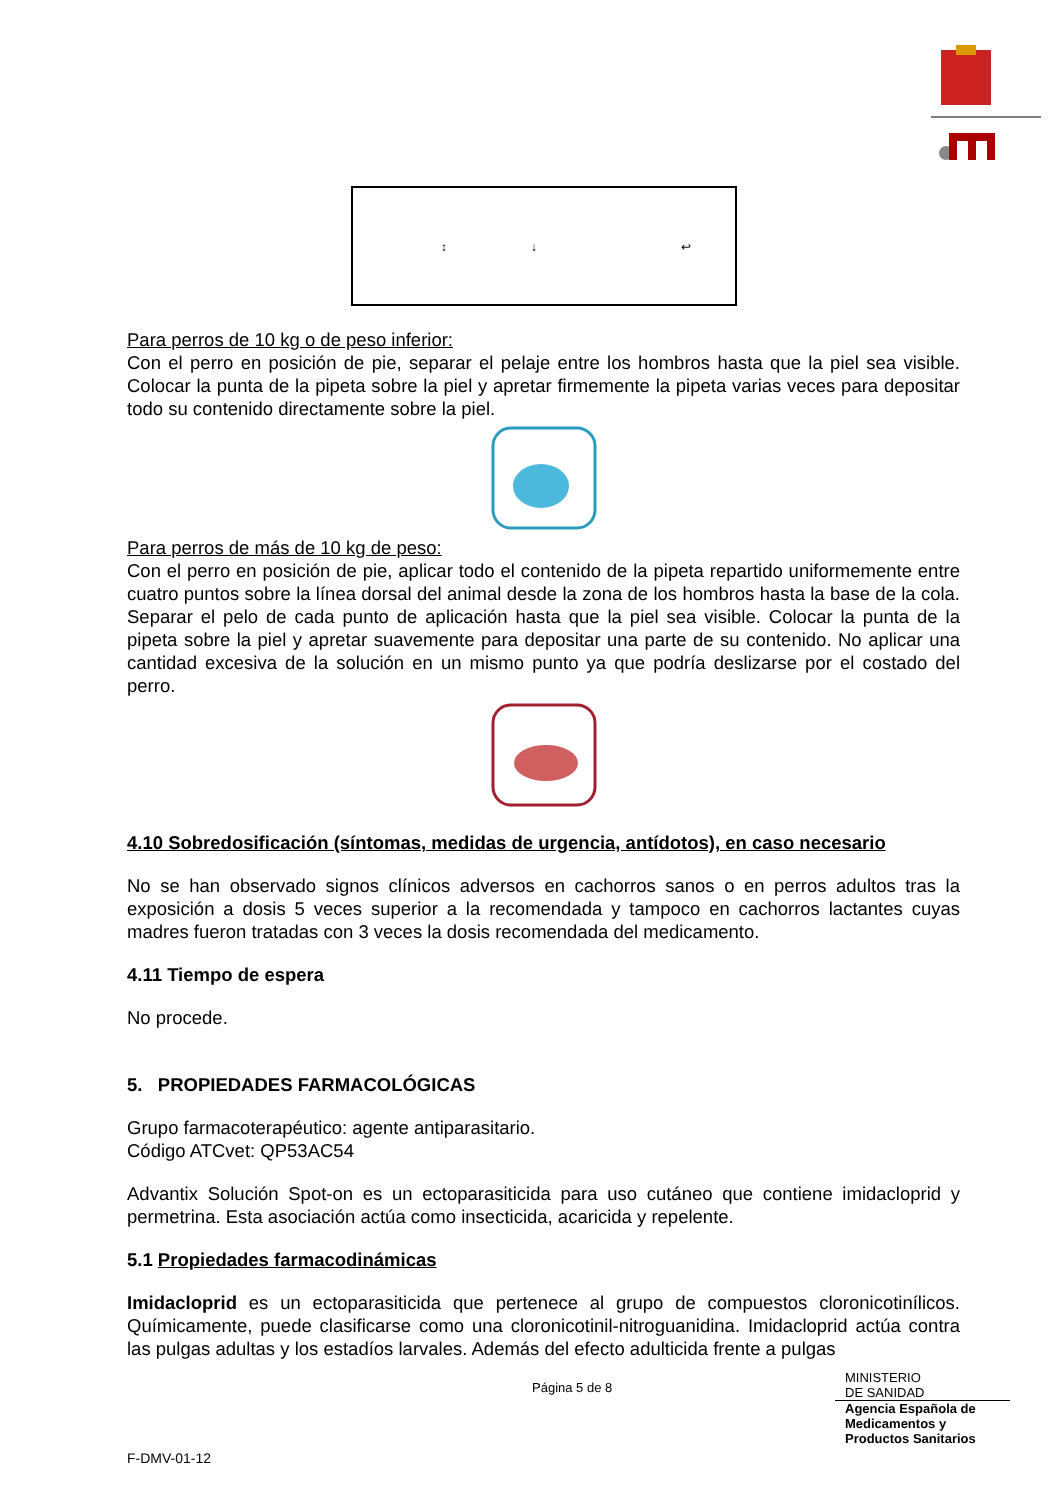↕
↓
↩
Para perros de 10 kg o de peso inferior:
Con el perro en posición de pie, separar el pelaje entre los hombros hasta que la piel sea visible. Colocar la punta de la pipeta sobre la piel y apretar firmemente la pipeta varias veces para depositar todo su contenido directamente sobre la piel.
Para perros de más de 10 kg de peso:
Con el perro en posición de pie, aplicar todo el contenido de la pipeta repartido uniformemente entre cuatro puntos sobre la línea dorsal del animal desde la zona de los hombros hasta la base de la cola. Separar el pelo de cada punto de aplicación hasta que la piel sea visible. Colocar la punta de la pipeta sobre la piel y apretar suavemente para depositar una parte de su contenido. No aplicar una cantidad excesiva de la solución en un mismo punto ya que podría deslizarse por el costado del perro.
4.10 Sobredosificación (síntomas, medidas de urgencia, antídotos), en caso necesario
No se han observado signos clínicos adversos en cachorros sanos o en perros adultos tras la exposición a dosis 5 veces superior a la recomendada y tampoco en cachorros lactantes cuyas madres fueron tratadas con 3 veces la dosis recomendada del medicamento.
4.11 Tiempo de espera
No procede.
5. PROPIEDADES FARMACOLÓGICAS
Grupo farmacoterapéutico: agente antiparasitario.
Código ATCvet: QP53AC54
Advantix Solución Spot-on es un ectoparasiticida para uso cutáneo que contiene imidacloprid y permetrina. Esta asociación actúa como insecticida, acaricida y repelente.
5.1 Propiedades farmacodinámicas
Imidacloprid es un ectoparasiticida que pertenece al grupo de compuestos cloronicotinílicos. Químicamente, puede clasificarse como una cloronicotinil-nitroguanidina. Imidacloprid actúa contra las pulgas adultas y los estadíos larvales. Además del efecto adulticida frente a pulgas
Página 5 de 8
MINISTERIO
DE SANIDAD
Agencia Española de
Medicamentos y
Productos Sanitarios
F-DMV-01-12